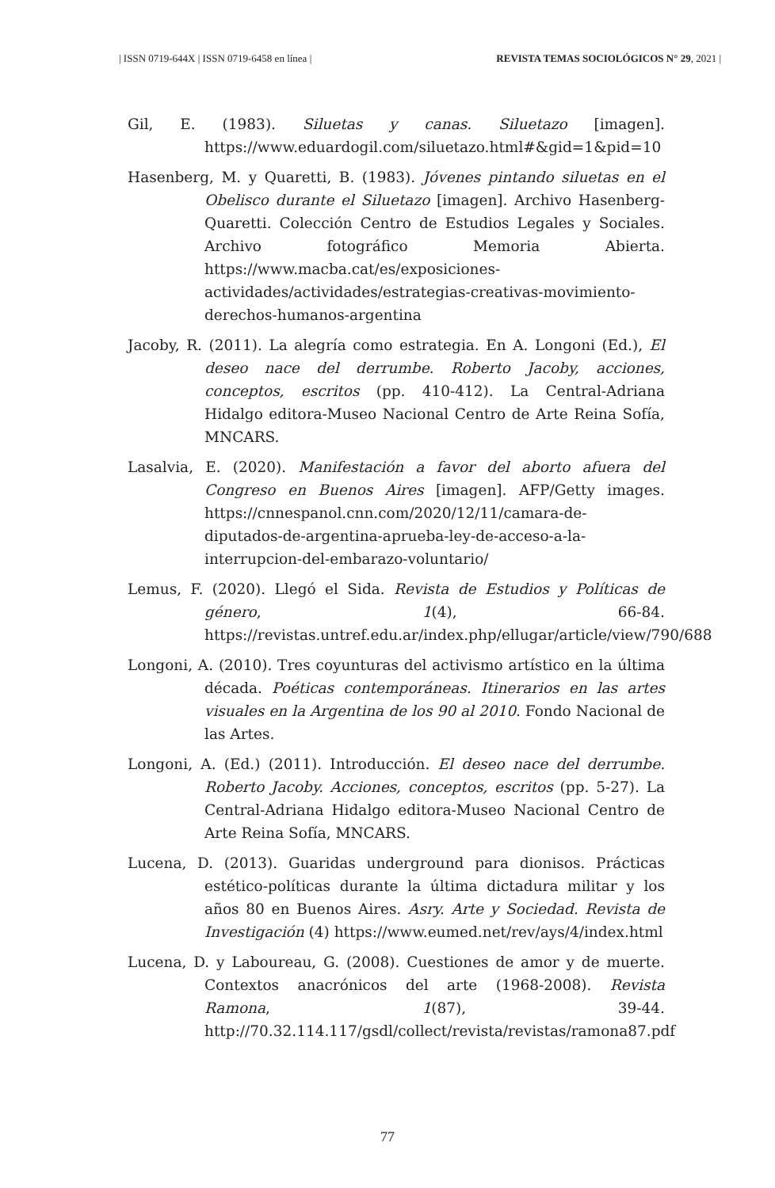| ISSN 0719-644X | ISSN 0719-6458 en línea | REVISTA TEMAS SOCIOLÓGICOS N° 29, 2021 |
Gil, E. (1983). Siluetas y canas. Siluetazo [imagen]. https://www.eduardogil.com/siluetazo.html#&gid=1&pid=10
Hasenberg, M. y Quaretti, B. (1983). Jóvenes pintando siluetas en el Obelisco durante el Siluetazo [imagen]. Archivo Hasenberg-Quaretti. Colección Centro de Estudios Legales y Sociales. Archivo fotográfico Memoria Abierta. https://www.macba.cat/es/exposiciones-actividades/actividades/estrategias-creativas-movimiento-derechos-humanos-argentina
Jacoby, R. (2011). La alegría como estrategia. En A. Longoni (Ed.), El deseo nace del derrumbe. Roberto Jacoby, acciones, conceptos, escritos (pp. 410-412). La Central-Adriana Hidalgo editora-Museo Nacional Centro de Arte Reina Sofía, MNCARS.
Lasalvia, E. (2020). Manifestación a favor del aborto afuera del Congreso en Buenos Aires [imagen]. AFP/Getty images. https://cnnespanol.cnn.com/2020/12/11/camara-de-diputados-de-argentina-aprueba-ley-de-acceso-a-la-interrupcion-del-embarazo-voluntario/
Lemus, F. (2020). Llegó el Sida. Revista de Estudios y Políticas de género, 1(4), 66-84. https://revistas.untref.edu.ar/index.php/ellugar/article/view/790/688
Longoni, A. (2010). Tres coyunturas del activismo artístico en la última década. Poéticas contemporáneas. Itinerarios en las artes visuales en la Argentina de los 90 al 2010. Fondo Nacional de las Artes.
Longoni, A. (Ed.) (2011). Introducción. El deseo nace del derrumbe. Roberto Jacoby. Acciones, conceptos, escritos (pp. 5-27). La Central-Adriana Hidalgo editora-Museo Nacional Centro de Arte Reina Sofía, MNCARS.
Lucena, D. (2013). Guaridas underground para dionisos. Prácticas estético-políticas durante la última dictadura militar y los años 80 en Buenos Aires. Asry. Arte y Sociedad. Revista de Investigación (4) https://www.eumed.net/rev/ays/4/index.html
Lucena, D. y Laboureau, G. (2008). Cuestiones de amor y de muerte. Contextos anacrónicos del arte (1968-2008). Revista Ramona, 1(87), 39-44. http://70.32.114.117/gsdl/collect/revista/revistas/ramona87.pdf
77